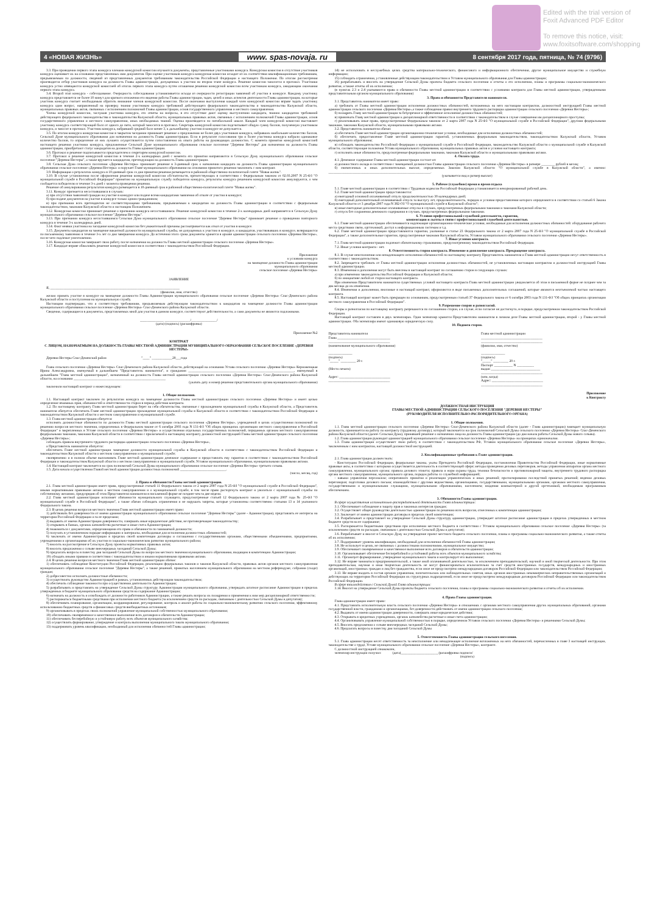Edited with the trial version of
Foxit Advanced PDF Editor
To remove this notice, visit:
www.foxitsoftware.com/shopping
4 «НОВАЯ ЖИЗНЬ» www. spas-novaja. ru 8 сентября 2017 года, пятница, № 74 (9796)
3.3. При проведении первого этапа конкурса членами конкурсной комиссии изучаются документы, представленные участниками конкурса. Конкурсная комиссия в отсутствие участников конкурса оценивает их на основании представленных ими документов. При оценке участников конкурса конкурсная комиссия исходит из их соответствия квалификационным требованиям, предъявляемым по должности, сведений из представленных документов требованиям законодательства Российской Федерации и настоящего Положения. По итогам рассмотрения производится отбор участников конкурса на должность Главы администрации, допущенных к участию во втором этапе конкурса. Решение комиссии заносится в протокол. Участники конкурса устно извещаются конкурсной комиссией об итогах первого этапа конкурса путем оглашения решения конкурсной комиссии всем участникам конкурса, ожидающим окончания первого этапа конкурса.
3.4. Второй этап конкурса - собеседование. Очередность собеседования устанавливается исходя из очередности регистрации заявлений об участии в конкурсе. Каждому участнику конкурса представляется не более 10 минут для краткого изложения его видения работы Главы администрации, задач, целей и иных аспектов деятельности Главы администрации, на которые участник конкурса считает необходимым обратить внимание членов конкурсной комиссии. После окончания выступления каждый член конкурсной комиссии вправе задать участнику конкурса один вопрос, направленный на проверку знания участником конкурса требований действующего федерального законодательства и законодательства Калужской области, муниципальных правовых актов, связанных с исполнением полномочий Главы администрации, основ государственного управления и местного самоуправления.
Члены конкурсной комиссии, заслушав участника конкурса, его ответы на вопросы, в его отсутствие дают оценку выступлению кандидата, знанию кандидатом требований действующего федерального законодательства и законодательства Калужской области, муниципальных правовых актов, связанных с исполнением полномочий Главы администрации, основ государственного управления и местного самоуправления, иных необходимых знаний. Оценка производится по пятибалльной шкале. Каждый член конкурсной комиссии выставляет участнику конкурса соответствующий балл от одного до пяти, который заносится в протокол. Секретарь конкурсной комиссии подсчитывает общую сумму баллов, полученную участником конкурса, и заносит в протокол. Участник конкурса, набравший средний балл менее 3, к дальнейшему участию в конкурсе не допускается.
3.5. По итогам конкурса конкурсная комиссия в закрытом заседании принимает решение о предложении не более двух участников конкурса, набравших наибольшее количество баллов, Сельской Думе муниципального образования для назначения на должность Главы администрации. Если в результате голосования три и более участника конкурса набрали одинаковое количество баллов, то определение из них лучшего осуществляется путем сопоставления их опыта работы на руководящих должностях. С момента принятия конкурсной комиссией настоящего решения участники конкурса, предложенные Сельской Думе муниципального образования сельское поселение "Деревня Нестеры" для назначения на должность Главы администрации, приобретают статус кандидатов на должность Главы администрации.
3.6. Протокол и решение подписываются председателем и секретарем конкурсной комиссии.
3.7. Протокол и решение конкурсной комиссии в течение 2-х календарных дней с момента его принятия направляются в Сельскую Думу муниципального образования сельское поселение "Деревня Нестеры", а также вручается кандидатам, претендующим на должность Главы администрации.
3.8. Сельская Дума сельского поселения «Деревня Нестеры» принимает решение в 3-дневный срок о назначении кандидата на должность Главы администрации муниципального образования сельское поселение «Деревня Нестеры» и поручает Главе муниципального образования на основании принятого решения заключить с ним контракт.
3.9. Информация о результатах конкурса в 10-дневный срок со дня принятия решения размещается в районной общественно-политической газете "Новая жизнь".
3.10. В случае установления после оформления решения конкурсной комиссии обстоятельств, препятствующих в соответствии с Федеральным законом от 02.03.2007 N 25-ФЗ "О муниципальной службе в Российской Федерации" принятию на муниципальную службу победителя конкурса, результаты конкурса решением конкурсной комиссии аннулируются, о чем сообщается победителю в течение 3-х дней с момента проведения решения.
Решение об аннулировании результатов конкурса размещается в 10-дневный срок в районной общественно-политической газете "Новая жизнь".
3.11. Конкурс признается несостоявшимся в случаях:
а) при отсутствии заявлений граждан на участие в конкурсе или подаче всеми кандидатами заявления об отказе от участия в конкурсе;
б) при подаче документов на участие в конкурсе только одним гражданином;
в) при признании всех претендентов не соответствующими требованиям, предъявляемым к кандидатам на должность Главы администрации в соответствии с федеральным законодательством, законами Калужской области и настоящим Положением.
3.12. Конкурсная комиссия принимает решение о признании конкурса несостоявшимся. Решение конкурсной комиссии в течение 2-х календарных дней направляется в Сельскую Думу муниципального образования сельское поселение "Деревня Нестеры".
3.13. При признании конкурса несостоявшимся Сельская Дума муниципального образования сельское поселение "Деревня Нестеры" принимает решение о проведении повторного конкурса в течение 3-х календарных дней.
3.14. Факт неявки участника на заседание конкурсной комиссии без уважительной причины рассматривается как отказ от участия в конкурсе.
3.15. Документы кандидатов на замещение вакантной должности муниципальной службы, не допущенных к участию в конкурсе, и кандидатов, участвовавших в конкурсе, возвращаются по письменному заявлению в течение 3-х лет со дня завершения конкурса. До истечения этого срока документы хранятся в архиве администрации сельского поселения «Деревня Нестеры», после чего подлежат уничтожению.
3.16. Конкурсная комиссия завершает свою работу после назначения на должность Главы местной администрации сельского поселения «Деревня Нестеры».
3.17. Кандидат вправе обжаловать решение конкурсной комиссии в соответствии с законодательством Российской Федерации.
Приложение
к условиям конкурса
на замещение должности Главы администрации
муниципального образования
сельское поселение «Деревня Нестеры»
ЗАЯВЛЕНИЕ
Я, ____________________________________________________________________________
(фамилия, имя, отчество)
желаю принять участие в конкурсе на замещение должности Главы Администрации муниципального образования сельское поселение «Деревня Нестеры» Спас-Деменского района Калужской области и поступления на муниципальную службу.
Настоящим подтверждаю, что я соответствую требованиям, предъявляемым действующим законодательством к кандидатам на замещение должности Главы администрации муниципального образования сельское поселение «Деревня Нестеры» Спас-Деменского района Калужской области.
Сведения, содержащиеся в документах, представляемых мной для участия в данном конкурсе, соответствуют действительности, а сами документы не являются подложными.
______________ _______________/_______________/
(дата) (подпись) (расшифровка)
Приложение №2
КОНТРАКТ
С ЛИЦОМ, НАЗНАЧАЕМЫМ НА ДОЛЖНОСТЬ ГЛАВЫ МЕСТНОЙ АДМИНИСТРАЦИИ МУНИЦИПАЛЬНОГО ОБРАЗОВАНИЯ СЕЛЬСКОЕ ПОСЕЛЕНИЕ «ДЕРЕВНЯ НЕСТЕРЫ»
Деревня Нестеры Спас-Деменский район "____" ____________20___года
Глава сельского поселения «Деревня Нестеры» Спас-Деменского района Калужской области, действующий на основании Устава сельского поселения «Деревня Нестеры» Керноженцкая Ирина Александровна, именуемый в дальнейшем "Представитель нанимателя", и гражданин ______________________________________________________________, именуемый в дальнейшем "Глава местной администрации", назначенный на должность Главы местной администрации сельского поселения «Деревня Нестеры» Спас-Деменского района Калужской области, на основании ______________________________________________________
(указать дату и номер решения представительного органа муниципального образования)
заключили настоящий контракт о нижеследующем:
1. Общие положения.
1.1. Настоящий контракт заключен по результатам конкурса на замещение должности Главы местной администрации сельского поселения «Деревня Нестеры» и имеет целью определение взаимных прав, обязанностей и ответственности сторон в период действия контракта.
1.2. По настоящему контракту Глава местной администрации берет на себя обязательства, связанные с прохождением муниципальной службы в Калужской области, а Представитель нанимателя обязуется обеспечить Главе местной администрации прохождение муниципальной службы в Калужской области в соответствии с законодательством Российской Федерации и законодательством Калужской области о местном самоуправлении и муниципальной службе.
1.3. Глава местной администрации обязуется:
исполнять должностные обязанности по должности Главы местной администрации сельского поселения «Деревня Нестеры», учрежденной в целях осуществления полномочий по решению вопросов местного значения, определенных в Федеральном законе от 6 октября 2003 года N 131-ФЗ "Об общих принципах организации местного самоуправления в Российской Федерации" и закрепленных в Уставе сельского поселения «Деревня Нестеры» и осуществления отдельных государственных полномочий, переданных органам местного самоуправления федеральными законами, законами Калужской области в соответствии с прилагаемой к настоящему контракту должностной инструкцией Главы местной администрации сельского поселения «Деревня Нестеры»;
соблюдать правила внутреннего трудового распорядка администрации сельского поселения «Деревня Нестеры»,
а Представитель нанимателя обязуется:
обеспечить Главе местной администрации замещение должности муниципальной службы в Калужской области в соответствии с законодательством Российской Федерации и законодательством Калужской области о местном самоуправлении и муниципальной службе;
своевременно и в полном объеме выплачивать Главе местной администрации денежное содержание и предоставлять ему гарантии в соответствии с законодательством Российской Федерации и законодательством Калужской области о местном самоуправлении и муниципальной службе, Уставом муниципального образования, муниципальными правовыми актами.
1.4. Настоящий контракт заключается на срок полномочий Сельской Думы муниципального образования сельское поселение «Деревня Нестеры» третьего созыва.
1.5. Дата начала осуществления Главой местной администрации должностных полномочий ___________________________.
(число, месяц, год)
2. Права и обязанности Главы местной администрации.
2.1. Глава местной администрации имеет права, предусмотренные статьей 11 Федерального закона от 2 марта 2007 года N 25-ФЗ "О муниципальной службе в Российской Федерации", иными нормативными правовыми актами о местном самоуправлении и о муниципальной службе, в том числе право расторгнуть контракт и уволиться с муниципальной службы по собственному желанию, предупредив об этом Представителя нанимателя в письменной форме не позднее чем за две недели.
2.2. Глава местной администрации исполняет обязанности муниципального служащего, предусмотренные статьей 12 Федерального закона от 2 марта 2007 года № 25-ФЗ "О муниципальной службе в Российской Федерации", а также обязан соблюдать ограничения и не нарушать запреты, которые установлены соответственно статьями 13 и 14 указанного Федерального закона.
2.3. В целях решения вопросов местного значения Глава местной администрации имеет право:
1) действовать без доверенности от имени администрации муниципального образования сельское поселение "Деревня Нестеры" (далее - Администрация), представлять ее интересы на территории Российской Федерации и за ее пределами;
2) выдавать от имени Администрации доверенности, совершать иные юридические действия, не противоречащие законодательству;
3) открывать в банках, органах казначейства расчетные и иные счета Администрации;
4) знакомиться с документами, определяющими его права и обязанности по занимаемой должности;
5) получать в установленном порядке информацию и материалы, необходимые для исполнения должностных обязанностей;
6) заключать от имени Администрации в пределах своей компетенции договоры и соглашения с государственными органами, общественными объединениями, предприятиями, учреждениями и организациями об их участии в социально-экономическом развитии муниципального района;
7) вносить на рассмотрение в Сельскую Думу проекты нормативных правовых актов;
8) вносить предложения о созыве внеочередных заседаний Сельской Думы;
9) предлагать вопросы в повестку дня заседаний Сельской Думы по вопросам местного значения муниципального образования, входящим в компетенцию Администрации;
10) обладать иными правами в соответствии с законодательством и иными нормативными правовыми актами.
2.4. В целях решения вопросов местного значения Глава местной администрации обязан:
1) обеспечивать соблюдение Конституции Российской Федерации, реализацию федеральных законов и законов Калужской области, правовых актов органов местного самоуправления муниципального образования сельское поселение "Деревня Нестеры", а также решений, принятых населением муниципального образования на местном референдуме, собрании (сходе) граждан;
2) добросовестно исполнять должностные обязанности;
3) осуществлять руководство Администрацией в рамках, установленных действующим законодательством;
4) обеспечить соблюдение законности при осуществлении деятельности Администрации;
5) разрабатывать и представлять на утверждение Сельской Думы структуру Администрации муниципального образования, утверждать штатное расписание Администрации в пределах утвержденных в бюджете муниципального образования средств на содержание Администрации;
6) назначать на должность и освобождать от должности работников Администрации, а также решать вопросы их поощрения и применения к ним мер дисциплинарной ответственности;
7) распоряжаться бюджетными средствами при исполнении местного бюджета (за исключением средств по расходам, связанным с деятельностью Сельской Думы и депутатов);
8) обеспечивать планирование, организацию, координирование, регулирование, контроль и анализ работы по социально-экономическому развитию сельского поселения, эффективному использованию бюджетных средств и финансовых средств внебюджетных источников;
9) организовывать в пределах своих полномочий управление муниципальной собственностью муниципального образования;
10) обеспечивать своевременное и качественное выполнение всех договоров и обязательств Администрации;
11) обеспечивать бесперебойную и устойчивую работу всех объектов муниципального хозяйства;
12) осуществлять формирование, утверждение и контроль выполнения муниципального заказа муниципального образования;
13) поддерживать уровень квалификации, необходимый для исполнения обязанностей Главы администрации;
14) не использовать в неслужебных целях средства материально-технического, финансового и информационного обеспечения, другое муниципальное имущество и служебную информацию;
15) соблюдать ограничения, установленные действующим законодательством и Уставом муниципального образования для Главы администрации;
16) разрабатывать и вносить на утверждение Сельской Думы проекты бюджета сельского поселения и отчеты о его исполнении, планы и программы социально-экономического развития, а также отчеты об их исполнении;
(в пунктах 2.3 и 2.4 указываются права и обязанности Главы местной администрации в соответствии с условиями контракта для Главы местной администрации, утвержденными представительным органом муниципального образования)
3. Права и обязанности Представителя нанимателя.
3.1. Представитель нанимателя имеет право:
а) требовать от Главы местной администрации исполнения должностных обязанностей, возложенных на него настоящим контрактом, должностной инструкцией Главы местной администрации сельского поселения «Деревня Нестеры»,а также соблюдения правил внутреннего трудового распорядка администрации сельского поселения «Деревня Нестеры»;
б) поощрять Главу местной администрации за безупречное и эффективное исполнение должностных обязанностей;
в) привлекать Главу местной администрации к дисциплинарной ответственности в соответствии с законодательством в случае совершения им дисциплинарного проступка;
г) реализовывать иные права, предусмотренные Федеральным законом от 2 марта 2007 года N 25-ФЗ "О муниципальной службе в Российской Федерации", другими федеральными законами, законами Калужской области, муниципальными правовыми актами.
3.2. Представитель нанимателя обязан:
а) обеспечить Главе местной администрации организационно-технические условия, необходимые для исполнения должностных обязанностей;
б) обеспечить предоставление Главе местной администрации гарантий, установленных федеральным законодательством, законодательством Калужской области, Уставом муниципального образования;
в) соблюдать законодательство Российской Федерации о муниципальной службе в Российской Федерации, законодательство Калужской области о муниципальной службе в Калужской области, соответствующие положения Устава муниципального образования, муниципальных правовых актов и условия настоящего контракта;
г) исполнять иные обязанности, предусмотренные федеральными законами, законами Калужской области и муниципальными правовыми актами.
4. Оплата труда.
4.1. Денежное содержание Главы местной администрации состоит из:
а) должностного оклада в соответствии с замещаемой должностью Главы администрации сельского поселения «Деревня Нестеры» в размере ________ рублей в месяц;
б) ежемесячных и иных дополнительных выплат, определяемых Законом Калужской области "О муниципальной службе в Калужской области", а именно: ____________________________________________________________.
(указывается вид и размер выплат)
5. Рабочее (служебное) время и время отдыха
5.1. Главе местной администрации в соответствии с Трудовым кодексом Российской Федерации устанавливается ненормированный рабочий день.
5.2. Главе местной администрации предоставляются:
а) ежегодный основной оплачиваемый отпуск продолжительностью 30 календарных дней;
б) ежегодный дополнительный оплачиваемый отпуск за выслугу лет, продолжительность, порядок и условия предоставления которого определяются в соответствии со статьей 6 Закона Калужской области от 3 декабря 2007 года N 382-ОЗ "О муниципальной службе в Калужской области";
в) иные ежегодные дополнительные оплачиваемые отпуска в случаях, предусмотренных федеральными законами и законами Калужской области;
г) отпуск без сохранения денежного содержания в случаях, предусмотренных федеральными законами.
6. Условия профессиональной служебной деятельности, гарантии,
компенсации и льготы в связи с профессиональной служебной деятельностью.
6.1. Главе местной администрации обеспечиваются надлежащие организационно-технические условия, необходимые для исполнения должностных обязанностей: оборудование рабочего места средствами связи, оргтехникой, доступ к информационным системам и т.д.
6.2. Главе местной администрации предоставляются гарантии, указанные в статье 23 Федерального закона от 2 марта 2007 года N 25-ФЗ "О муниципальной службе в Российской Федерации", а также дополнительные гарантии, предусмотренные законами Калужской области, Уставом муниципального образования сельского поселения «Деревня Нестеры».
7. Иные условия контракта.
7.1. Глава местной администрации подлежит обязательному страхованию, предусмотренному законодательством Российской Федерации.
7.2. Иные условия контракта - нет.
8. Ответственность сторон контракта. Изменение и дополнение контракта. Прекращение контракта.
8.1. В случае неисполнения или ненадлежащего исполнения обязанностей по настоящему контракту Представитель нанимателя и Глава местной администрации несут ответственность в соответствии с законодательством.
8.2. Запрещается требовать от Главы местной администрации исполнения должностных обязанностей, не установленных настоящим контрактом и должностной инструкцией Главы местной администрации.
8.3. Изменения и дополнения могут быть внесены в настоящий контракт по соглашению сторон в следующих случаях:
а) при изменении законодательства Российской Федерации и Калужской области;
б) по инициативе любой из сторон настоящего контракта.
При изменении Представителем нанимателя существенных условий настоящего контракта Глава местной администрации уведомляется об этом в письменной форме не позднее чем за два месяца до их изменения.
8.4. Изменения и дополнения, вносимые в настоящий контракт, оформляются в виде письменных дополнительных соглашений, которые являются неотъемлемой частью настоящего контракта.
8.5. Настоящий контракт может быть прекращен по основаниям, предусмотренным статьей 37 Федерального закона от 6 октября 2003 года N 131-ФЗ "Об общих принципах организации местного самоуправления в Российской Федерации".
9. Разрешение споров и разногласий.
Споры и разногласия по настоящему контракту разрешаются по соглашению сторон, а в случае, если согласие не достигнуто, в порядке, предусмотренном законодательством Российской Федерации.
Настоящий контракт составлен в двух экземплярах. Один экземпляр хранится Представителем нанимателя в личном деле Главы местной администрации, второй - у Главы местной администрации. Оба экземпляра имеют одинаковую юридическую силу.
10. Подписи сторон.
Представитель нанимателя
Глава _______________________________
____________________________________
(наименование муниципального образования)
______________
(подпись)
"_____" _________ 20 г.
(Место печати)
Адрес: ______________________________
____________________________________
Глава местной администрации
____________________________________
____________________________________
(фамилия, имя, отчество)
______________
(подпись)
"_____" _________ 20 г.
Паспорт ___________ N __________
выдан _____________________________
____________________________________
(кем, когда)
Адрес: ______________________________
____________________________________
Приложение
к Контракту
ДОЛЖНОСТНАЯ ИНСТРУКЦИЯ
ГЛАВЫ МЕСТНОЙ АДМИНИСТРАЦИИ СЕЛЬСКОГО ПОСЕЛЕНИЯ "ДЕРЕВНЯ НЕСТЕРЫ"
(РУКОВОДИТЕЛЯ ИСПОЛНИТЕЛЬНО-РАСПОРЯДИТЕЛЬНОГО ОРГАНА)
1. Общие положения.
1.1. Глава местной администрации сельского поселения «Деревня Нестеры» Спас-Деменского района Калужской области (далее - Глава администрации) замещает муниципальную должность, принимается на работу по контракту (трудовому договору), который заключается на срок полномочий Сельской Думы сельского поселения «Деревня Нестеры» Спас-Деменского района Калужской области (далее- Сельская Дума), принявшей решение о назначении лица на должность Главы администрации (до дня начала работы Сельской Думы нового созыва).
1.2. Глава администрации руководит администрацией муниципального образования сельское поселение «Деревня Нестеры» на принципах единоначалия.
1.3. Глава администрации осуществляет свою работу в соответствии с законодательством РФ, Уставом муниципального образования сельское поселение «Деревня Нестеры», заключенным с ним контрактом, настоящей должностной инструкцией.
2. Квалификационные требования к Главе администрации.
2.1. Глава администрации должен знать:
- Конституцию Российской Федерации, федеральные законы, указы Президента Российской Федерации, постановления Правительства Российской Федерации, иные нормативные правовые акты, в соответствии с которыми осуществляется деятельность в соответствующей сфере; методы проведения деловых переговоров, методы управления аппаратом органа местного самоуправления, муниципального органа; правила делового этикета; правила и норм охраны труда, техники безопасности и противопожарной защиты, внутреннего трудового распорядка органа местного самоуправления, муниципального органа, порядок работы со служебной информацией;
- навыки управления персоналом; оперативного принятия и реализации управленческих и иных решений; прогнозирования последствий принятых решений; ведения деловых переговоров; подготовки делового письма; взаимодействия с другими ведомствами, организациями, государственными, муниципальными органами, органами местного самоуправления, государственными и муниципальными служащими, муниципальными образованиями, населением; владения компьютерной и другой оргтехникой, необходимым программным обеспечением.
3. Обязанности Главы администрации.
В сфере осуществления исполнительно-распорядительной деятельности Глава администрации:
3.1. Обеспечивает соблюдение и защиту прав и законных интересов граждан;
3.2. Осуществляет общее руководство деятельностью администрации по решению всех вопросов, отнесенных к компетенции администрации;
3.3. Заключает от имени администрации договоры в пределах своей компетенции;
3.4. Разрабатывает и представляет на утверждение Сельской Думы структуру администрации, утверждает штатное расписание администрации в пределах утвержденных в местном бюджете средств на ее содержание;
3.5. Распоряжается бюджетными средствами при исполнении местного бюджета в соответствии с Уставом муниципального образования сельское поселение «Деревня Нестеры» (за исключением средств по расходам, связанным с деятельностью Сельской Думы и депутатов);
3.6. Разрабатывает и вносит в Сельскую Думу на утверждение проект местного бюджета сельского поселения, планы и программы социально-экономического развития, а также отчеты об их исполнении;
3.7. Поддерживает уровень квалификации, необходимый для исполнения обязанностей Главы администрации;
3.8. Не использует в целях, не связанных с должностными полномочиями, муниципальное имущество;
3.9. Обеспечивает своевременное и качественное выполнение всех договоров и обязательств администрации;
3.10. Организовывает обеспечение бесперебойной и устойчивой работы всех объектов муниципального хозяйства;
3.11. Организует формирование, утверждение муниципального заказа и контролирует его выполнение;
3.12. Не вправе заниматься предпринимательской, а также иной оплачиваемой деятельностью, за исключением преподавательской, научной и иной творческой деятельности. При этом преподавательская, научная и иная творческая деятельность не могут финансироваться исключительно за счет средств иностранных государств, международных и иностранных организаций, иностранных граждан и лиц без гражданства, если иное не предусмотрено международным договором Российской Федерации или законодательством Российской Федерации;
3.13. Не вправе входить в состав органов управления, попечительских или наблюдательных советов, иных органов иностранных некоммерческих неправительственных организаций и действующих на территории Российской Федерации их структурных подразделений, если иное не предусмотрено международным договором Российской Федерации или законодательством Российской Федерации.
В сфере взаимодействия с Сельской Думой Глава администрации:
3.14. Вносит на утверждение Сельской Думы проекты бюджета сельского поселения, планы и программы социально-экономического развития и отчеты об их исполнении.
4. Права Главы администрации.
Глава администрации имеет право:
4.1. Представлять исполнительную власть сельского поселения «Деревня Нестеры» в отношениях с органами местного самоуправления других муниципальных образований, органами государственной власти, гражданами и организациями, без доверенности действовать от имени администрации сельского поселения;
4.2. Выдавать от имени администрации доверенности, совершать иные юридические действия;
4.3. Открывать в кредитных учреждениях, органах казначейства расчетные и иные счета администрации;
4.4. Организовывать управление муниципальной собственностью в порядке, определенном Уставом сельского поселения «Деревня Нестеры» и решениями Сельской Думы;
4.5. Вносить предложения о созыве внеочередных заседаний Сельской Думы;
4.6. Предлагать вопросы в повестку дня заседаний Сельской Думы
5. Ответственность Главы администрации сельского поселения.
5.1. Глава администрации несет ответственность за неисполнение или ненадлежащее исполнение возложенных на него обязанностей, перечисленных в главе 3 настоящей инструкции, законодательстве о труде, Уставе муниципального образования сельское поселение «Деревня Нестеры», контракте.
С должностной инструкцией ознакомлен,
экземпляр инструкции получил: (дата)______________________/расшифровка подписи/
(подпись)